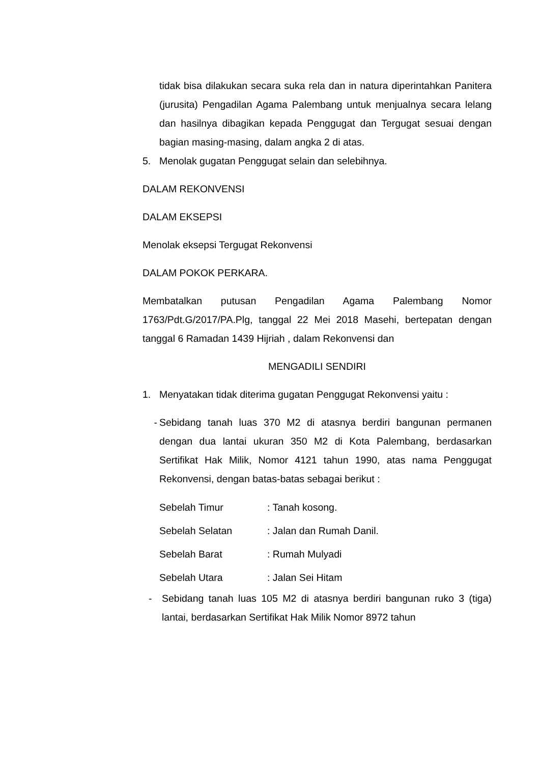tidak bisa dilakukan secara suka rela dan in natura diperintahkan Panitera (jurusita) Pengadilan Agama Palembang untuk menjualnya secara lelang dan hasilnya dibagikan kepada Penggugat dan Tergugat sesuai dengan bagian masing-masing, dalam angka 2 di atas.
5. Menolak gugatan Penggugat selain dan selebihnya.
DALAM REKONVENSI
DALAM EKSEPSI
Menolak eksepsi Tergugat Rekonvensi
DALAM POKOK PERKARA.
Membatalkan putusan Pengadilan Agama Palembang Nomor 1763/Pdt.G/2017/PA.Plg, tanggal 22 Mei 2018 Masehi, bertepatan dengan tanggal 6 Ramadan 1439 Hijriah , dalam Rekonvensi dan
MENGADILI SENDIRI
1. Menyatakan tidak diterima gugatan Penggugat Rekonvensi yaitu :
- Sebidang tanah luas 370 M2 di atasnya berdiri bangunan permanen dengan dua lantai ukuran 350 M2 di Kota Palembang, berdasarkan Sertifikat Hak Milik, Nomor 4121 tahun 1990, atas nama Penggugat Rekonvensi, dengan batas-batas sebagai berikut :
Sebelah Timur: Tanah kosong.
Sebelah Selatan: Jalan dan Rumah Danil.
Sebelah Barat: Rumah Mulyadi
Sebelah Utara: Jalan Sei Hitam
- Sebidang tanah luas 105 M2 di atasnya berdiri bangunan ruko 3 (tiga) lantai, berdasarkan Sertifikat Hak Milik Nomor 8972 tahun